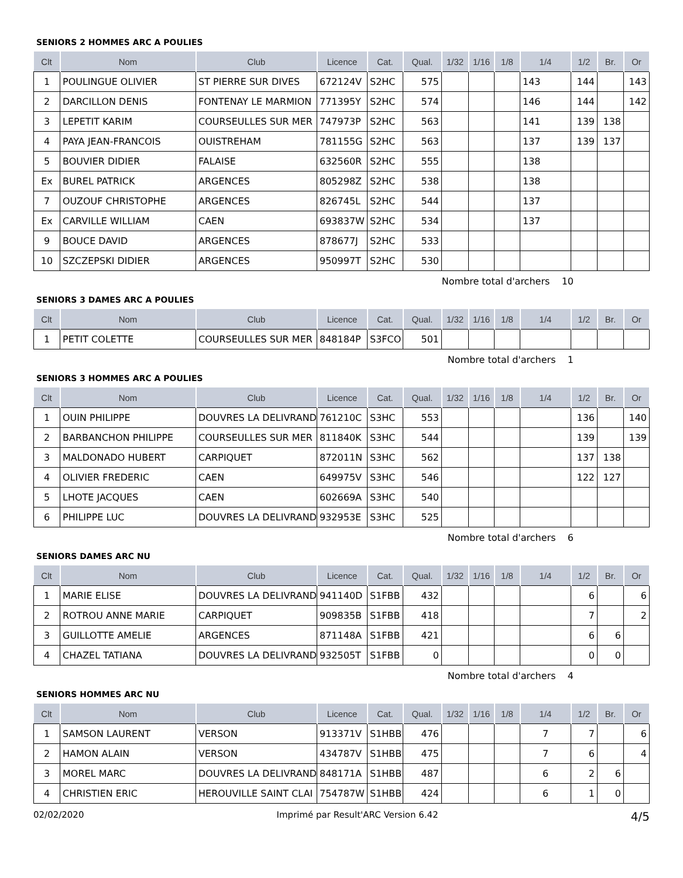SENIORS 2 HOMMES ARC A POULIES
| Clt | Nom | Club | Licence | Cat. | Qual. | 1/32 | 1/16 | 1/8 | 1/4 | 1/2 | Br. | Or |
| --- | --- | --- | --- | --- | --- | --- | --- | --- | --- | --- | --- | --- |
| 1 | POULINGUE OLIVIER | ST PIERRE SUR DIVES | 672124V | S2HC | 575 | | | | 143 | 144 | | 143 |
| 2 | DARCILLON DENIS | FONTENAY LE MARMION | 771395Y | S2HC | 574 | | | | 146 | 144 | | 142 |
| 3 | LEPETIT KARIM | COURSEULLES SUR MER | 747973P | S2HC | 563 | | | | 141 | 139 | 138 | |
| 4 | PAYA JEAN-FRANCOIS | OUISTREHAM | 781155G | S2HC | 563 | | | | 137 | 139 | 137 | |
| 5 | BOUVIER DIDIER | FALAISE | 632560R | S2HC | 555 | | | | 138 | | | |
| Ex | BUREL PATRICK | ARGENCES | 805298Z | S2HC | 538 | | | | 138 | | | |
| 7 | OUZOUF CHRISTOPHE | ARGENCES | 826745L | S2HC | 544 | | | | 137 | | | |
| Ex | CARVILLE WILLIAM | CAEN | 693837W | S2HC | 534 | | | | 137 | | | |
| 9 | BOUCE DAVID | ARGENCES | 878677J | S2HC | 533 | | | | | | | |
| 10 | SZCZEPSKI DIDIER | ARGENCES | 950997T | S2HC | 530 | | | | | | | |
Nombre total d'archers 10
SENIORS 3 DAMES ARC A POULIES
| Clt | Nom | Club | Licence | Cat. | Qual. | 1/32 | 1/16 | 1/8 | 1/4 | 1/2 | Br. | Or |
| --- | --- | --- | --- | --- | --- | --- | --- | --- | --- | --- | --- | --- |
| 1 | PETIT COLETTE | COURSEULLES SUR MER | 848184P | S3FCO | 501 | | | | | | | |
Nombre total d'archers 1
SENIORS 3 HOMMES ARC A POULIES
| Clt | Nom | Club | Licence | Cat. | Qual. | 1/32 | 1/16 | 1/8 | 1/4 | 1/2 | Br. | Or |
| --- | --- | --- | --- | --- | --- | --- | --- | --- | --- | --- | --- | --- |
| 1 | OUIN PHILIPPE | DOUVRES LA DELIVRAND | 761210C | S3HC | 553 | | | | | 136 | | 140 |
| 2 | BARBANCHON PHILIPPE | COURSEULLES SUR MER | 811840K | S3HC | 544 | | | | | 139 | | 139 |
| 3 | MALDONADO HUBERT | CARPIQUET | 872011N | S3HC | 562 | | | | | 137 | 138 | |
| 4 | OLIVIER FREDERIC | CAEN | 649975V | S3HC | 546 | | | | | 122 | 127 | |
| 5 | LHOTE JACQUES | CAEN | 602669A | S3HC | 540 | | | | | | | |
| 6 | PHILIPPE LUC | DOUVRES LA DELIVRAND | 932953E | S3HC | 525 | | | | | | | |
Nombre total d'archers 6
SENIORS DAMES ARC NU
| Clt | Nom | Club | Licence | Cat. | Qual. | 1/32 | 1/16 | 1/8 | 1/4 | 1/2 | Br. | Or |
| --- | --- | --- | --- | --- | --- | --- | --- | --- | --- | --- | --- | --- |
| 1 | MARIE ELISE | DOUVRES LA DELIVRAND | 941140D | S1FBB | 432 | | | | | 6 | | 6 |
| 2 | ROTROU ANNE MARIE | CARPIQUET | 909835B | S1FBB | 418 | | | | | 7 | | 2 |
| 3 | GUILLOTTE AMELIE | ARGENCES | 871148A | S1FBB | 421 | | | | | 6 | 6 | |
| 4 | CHAZEL TATIANA | DOUVRES LA DELIVRAND | 932505T | S1FBB | 0 | | | | | 0 | 0 | |
Nombre total d'archers 4
SENIORS HOMMES ARC NU
| Clt | Nom | Club | Licence | Cat. | Qual. | 1/32 | 1/16 | 1/8 | 1/4 | 1/2 | Br. | Or |
| --- | --- | --- | --- | --- | --- | --- | --- | --- | --- | --- | --- | --- |
| 1 | SAMSON LAURENT | VERSON | 913371V | S1HBB | 476 | | | | 7 | 7 | | 6 |
| 2 | HAMON ALAIN | VERSON | 434787V | S1HBB | 475 | | | | 7 | 6 | | 4 |
| 3 | MOREL MARC | DOUVRES LA DELIVRAND | 848171A | S1HBB | 487 | | | | 6 | 2 | 6 | |
| 4 | CHRISTIEN ERIC | HEROUVILLE SAINT CLAI | 754787W | S1HBB | 424 | | | | 6 | 1 | 0 | |
02/02/2020 Imprimé par Result'ARC Version 6.42 4/5